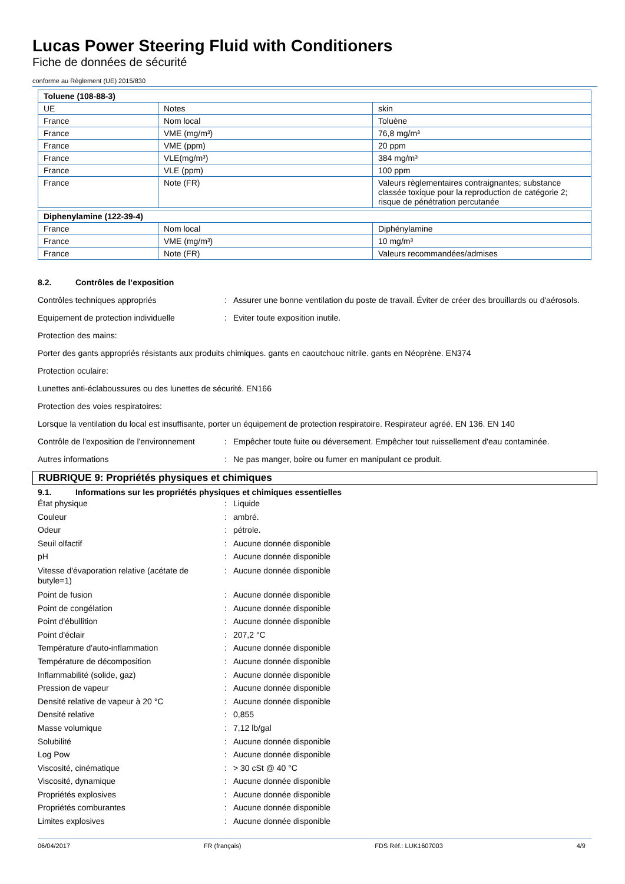Lucas Power Steering Fluid with Conditioners
Fiche de données de sécurité
conforme au Règlement (UE) 2015/830
| Toluene (108-88-3) | | |
| UE | Notes | skin |
| France | Nom local | Toluène |
| France | VME (mg/m³) | 76,8 mg/m³ |
| France | VME (ppm) | 20 ppm |
| France | VLE(mg/m³) | 384 mg/m³ |
| France | VLE (ppm) | 100 ppm |
| France | Note (FR) | Valeurs règlementaires contraignantes; substance classée toxique pour la reproduction de catégorie 2; risque de pénétration percutanée |
| Diphenylamine (122-39-4) | | |
| France | Nom local | Diphénylamine |
| France | VME (mg/m³) | 10 mg/m³ |
| France | Note (FR) | Valeurs recommandées/admises |
8.2. Contrôles de l’exposition
Contrôles techniques appropriés: Assurer une bonne ventilation du poste de travail. Éviter de créer des brouillards ou d'aérosols.
Equipement de protection individuelle: Eviter toute exposition inutile.
Protection des mains:
Porter des gants appropriés résistants aux produits chimiques. gants en caoutchouc nitrile. gants en Néoprène. EN374
Protection oculaire:
Lunettes anti-éclaboussures ou des lunettes de sécurité. EN166
Protection des voies respiratoires:
Lorsque la ventilation du local est insuffisante, porter un équipement de protection respiratoire. Respirateur agréé. EN 136. EN 140
Contrôle de l'exposition de l'environnement: Empêcher toute fuite ou déversement. Empêcher tout ruissellement d'eau contaminée.
Autres informations: Ne pas manger, boire ou fumer en manipulant ce produit.
RUBRIQUE 9: Propriétés physiques et chimiques
9.1. Informations sur les propriétés physiques et chimiques essentielles
État physique: Liquide
Couleur: ambré.
Odeur: pétrole.
Seuil olfactif: Aucune donnée disponible
pH: Aucune donnée disponible
Vitesse d'évaporation relative (acétate de butyle=1): Aucune donnée disponible
Point de fusion: Aucune donnée disponible
Point de congélation: Aucune donnée disponible
Point d'ébullition: Aucune donnée disponible
Point d'éclair: 207,2 °C
Température d'auto-inflammation: Aucune donnée disponible
Température de décomposition: Aucune donnée disponible
Inflammabilité (solide, gaz): Aucune donnée disponible
Pression de vapeur: Aucune donnée disponible
Densité relative de vapeur à 20 °C: Aucune donnée disponible
Densité relative: 0,855
Masse volumique: 7,12 lb/gal
Solubilité: Aucune donnée disponible
Log Pow: Aucune donnée disponible
Viscosité, cinématique: > 30 cSt @ 40 °C
Viscosité, dynamique: Aucune donnée disponible
Propriétés explosives: Aucune donnée disponible
Propriétés comburantes: Aucune donnée disponible
Limites explosives: Aucune donnée disponible
06/04/2017 FR (français) FDS Réf.: LUK1607003 4/9